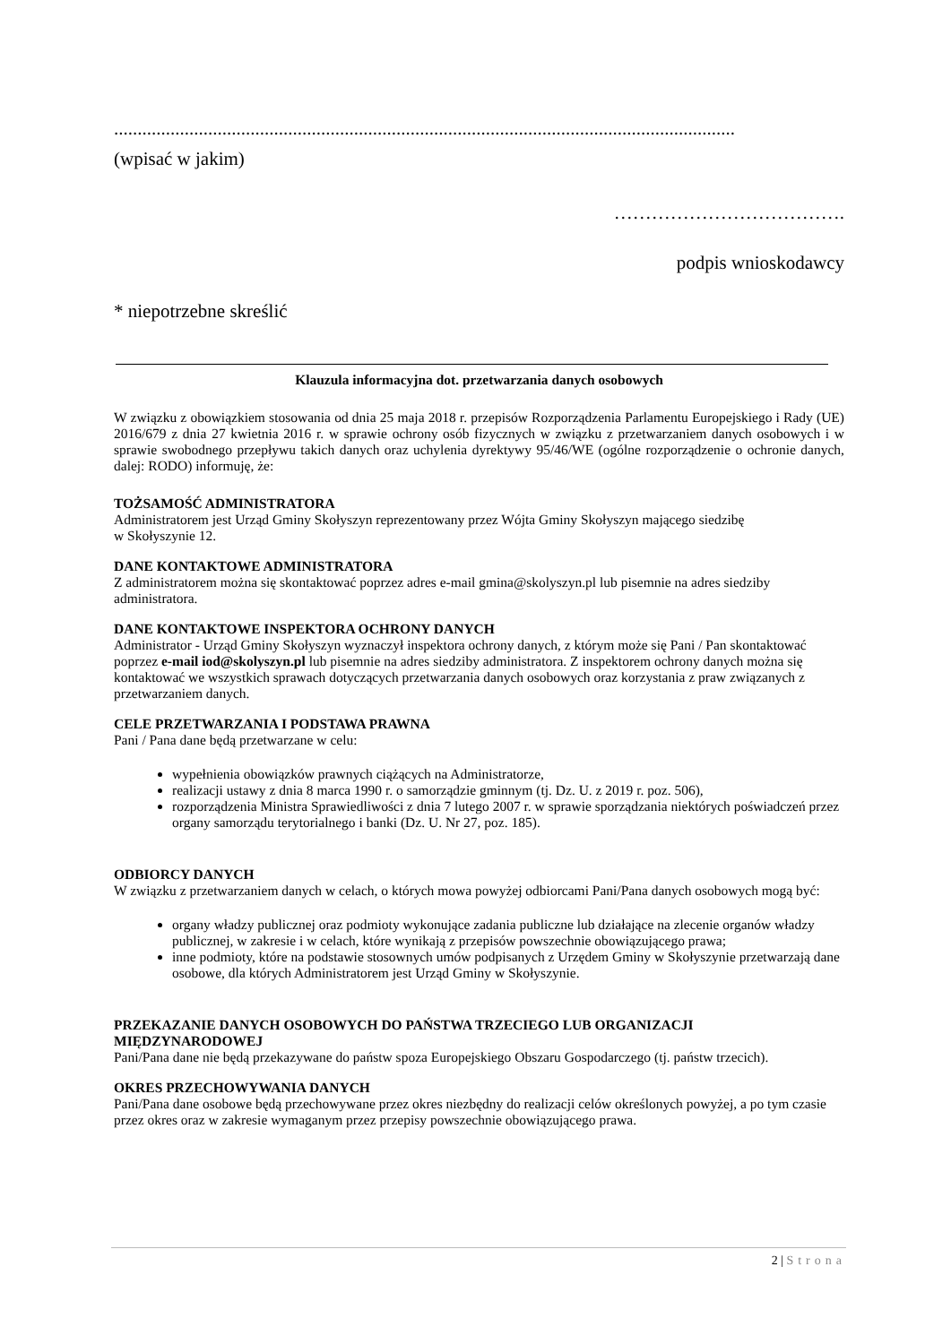....................................................................................................................................
(wpisać w jakim)
……………………………….
podpis wnioskodawcy
* niepotrzebne skreślić
Klauzula informacyjna dot. przetwarzania danych osobowych
W związku z obowiązkiem stosowania od dnia 25 maja 2018 r. przepisów Rozporządzenia Parlamentu Europejskiego i Rady (UE) 2016/679 z dnia 27 kwietnia 2016 r. w sprawie ochrony osób fizycznych w związku z przetwarzaniem danych osobowych i w sprawie swobodnego przepływu takich danych oraz uchylenia dyrektywy 95/46/WE (ogólne rozporządzenie o ochronie danych, dalej: RODO) informuję, że:
TOŻSAMOŚĆ ADMINISTRATORA
Administratorem jest Urząd Gminy Skołyszyn reprezentowany przez Wójta Gminy Skołyszyn mającego siedzibę
w Skołyszynie 12.
DANE KONTAKTOWE ADMINISTRATORA
Z administratorem można się skontaktować poprzez adres e-mail gmina@skolyszyn.pl lub pisemnie na adres siedziby administratora.
DANE KONTAKTOWE INSPEKTORA OCHRONY DANYCH
Administrator - Urząd Gminy Skołyszyn wyznaczył inspektora ochrony danych, z którym może się Pani / Pan skontaktować poprzez e-mail iod@skolyszyn.pl lub pisemnie na adres siedziby administratora. Z inspektorem ochrony danych można się kontaktować we wszystkich sprawach dotyczących przetwarzania danych osobowych oraz korzystania z praw związanych z przetwarzaniem danych.
CELE PRZETWARZANIA I PODSTAWA PRAWNA
Pani / Pana dane będą przetwarzane w celu:
wypełnienia obowiązków prawnych ciążących na Administratorze,
realizacji ustawy z dnia 8 marca 1990 r. o samorządzie gminnym (tj. Dz. U. z 2019 r. poz. 506),
rozporządzenia Ministra Sprawiedliwości z dnia 7 lutego 2007 r. w sprawie sporządzania niektórych poświadczeń przez organy samorządu terytorialnego i banki (Dz. U. Nr 27, poz. 185).
ODBIORCY DANYCH
W związku z przetwarzaniem danych w celach, o których mowa powyżej odbiorcami Pani/Pana danych osobowych mogą być:
organy władzy publicznej oraz podmioty wykonujące zadania publiczne lub działające na zlecenie organów władzy publicznej, w zakresie i w celach, które wynikają z przepisów powszechnie obowiązującego prawa;
inne podmioty, które na podstawie stosownych umów podpisanych z Urzędem Gminy w Skołyszynie przetwarzają dane osobowe, dla których Administratorem jest Urząd Gminy w Skołyszynie.
PRZEKAZANIE DANYCH OSOBOWYCH DO PAŃSTWA TRZECIEGO LUB ORGANIZACJI MIĘDZYNARODOWEJ
Pani/Pana dane nie będą przekazywane do państw spoza Europejskiego Obszaru Gospodarczego (tj. państw trzecich).
OKRES PRZECHOWYWANIA DANYCH
Pani/Pana dane osobowe będą przechowywane przez okres niezbędny do realizacji celów określonych powyżej, a po tym czasie przez okres oraz w zakresie wymaganym przez przepisy powszechnie obowiązującego prawa.
2 | Strona